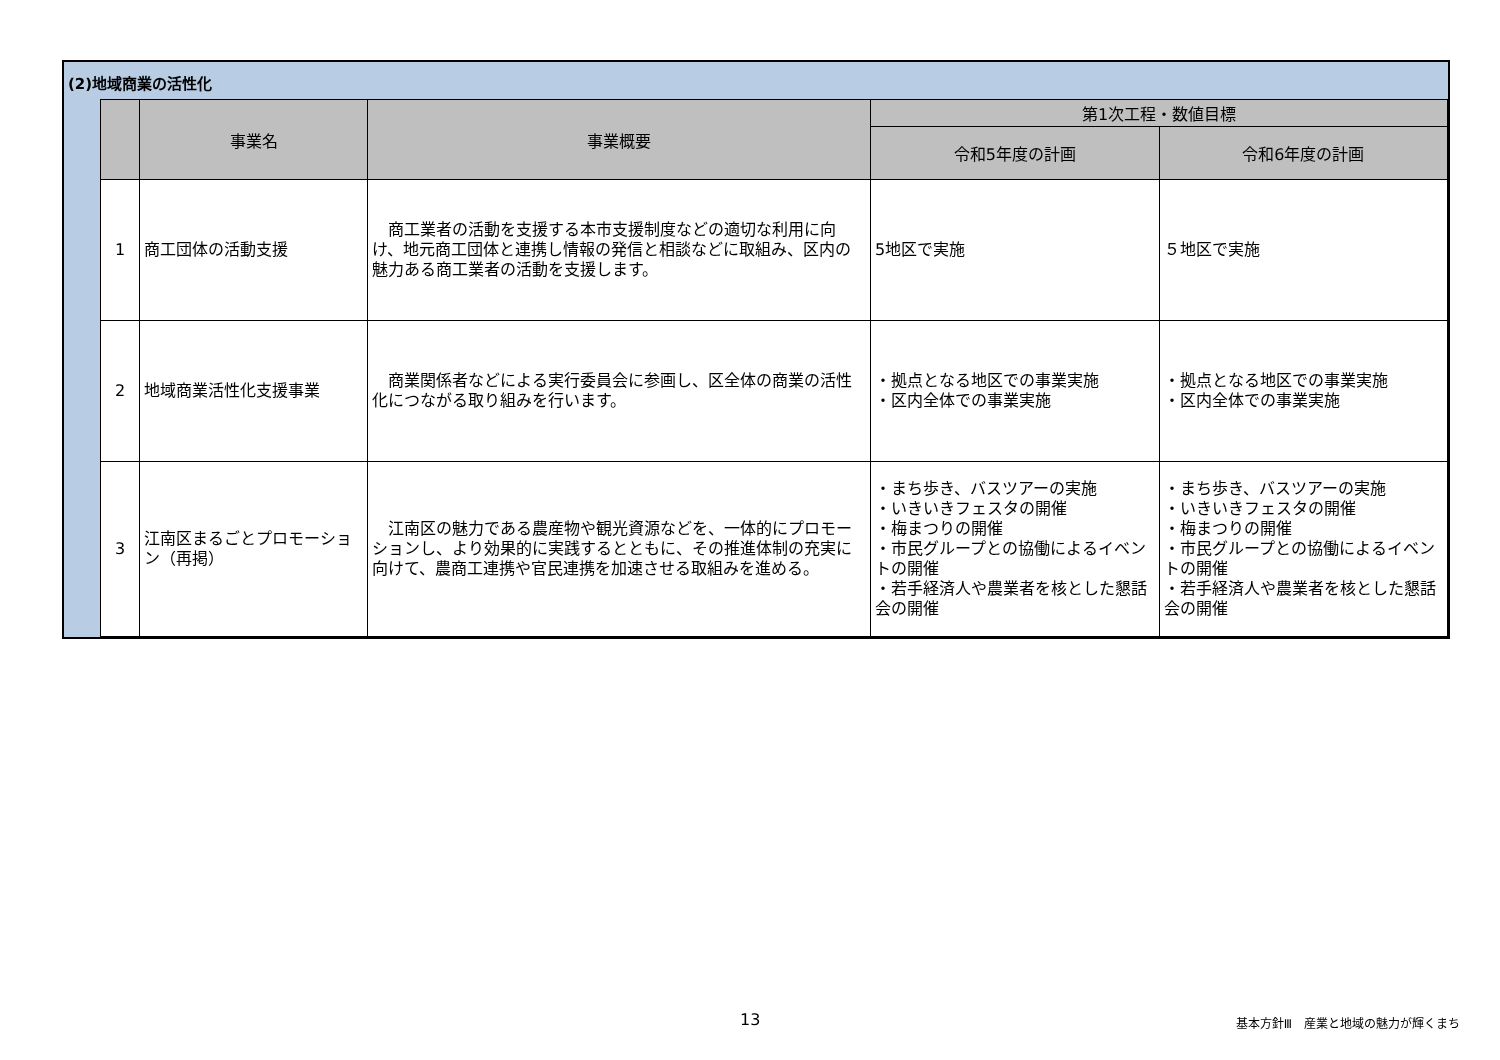(2)地域商業の活性化
| | 事業名 | 事業概要 | 第1次工程・数値目標 | |
| --- | --- | --- | --- | --- |
| | | | 令和5年度の計画 | 令和6年度の計画 |
| 1 | 商工団体の活動支援 | 商工業者の活動を支援する本市支援制度などの適切な利用に向け、地元商工団体と連携し情報の発信と相談などに取組み、区内の魅力ある商工業者の活動を支援します。 | 5地区で実施 | ５地区で実施 |
| 2 | 地域商業活性化支援事業 | 商業関係者などによる実行委員会に参画し、区全体の商業の活性化につながる取り組みを行います。 | ・拠点となる地区での事業実施 ・区内全体での事業実施 | ・拠点となる地区での事業実施 ・区内全体での事業実施 |
| 3 | 江南区まるごとプロモーション（再掲） | 江南区の魅力である農産物や観光資源などを、一体的にプロモーションし、より効果的に実践するとともに、その推進体制の充実に向けて、農商工連携や官民連携を加速させる取組みを進める。 | ・まち歩き、バスツアーの実施 ・いきいきフェスタの開催 ・梅まつりの開催 ・市民グループとの協働によるイベントの開催 ・若手経済人や農業者を核とした懇話会の開催 | ・まち歩き、バスツアーの実施 ・いきいきフェスタの開催 ・梅まつりの開催 ・市民グループとの協働によるイベントの開催 ・若手経済人や農業者を核とした懇話会の開催 |
13
基本方針Ⅲ　産業と地域の魅力が輝くまち